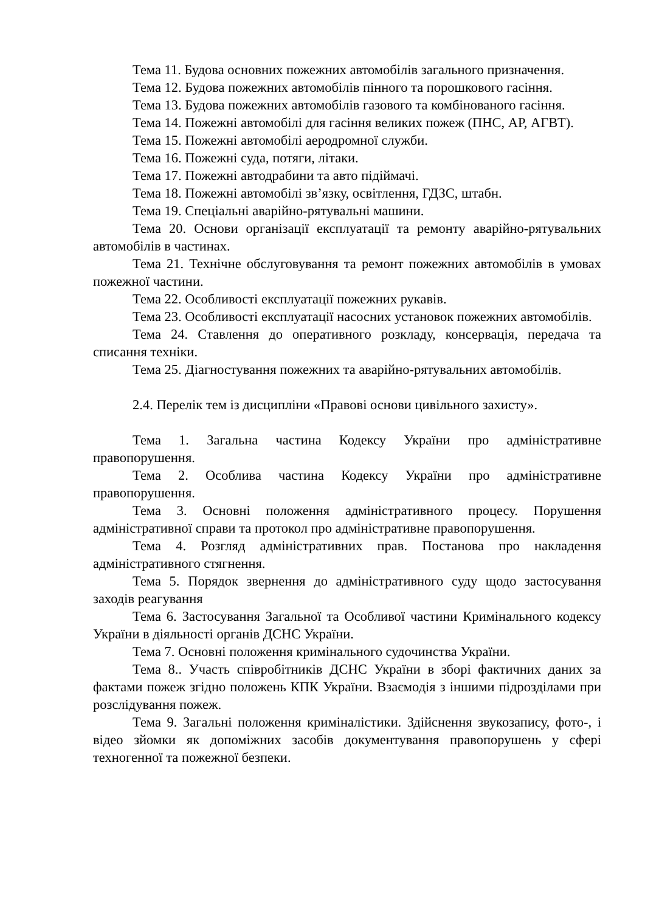Тема 11. Будова основних пожежних автомобілів загального призначення.
Тема 12. Будова пожежних автомобілів пінного та порошкового гасіння.
Тема 13. Будова пожежних автомобілів газового та комбінованого гасіння.
Тема 14. Пожежні автомобілі для гасіння великих пожеж (ПНС, АР, АГВТ).
Тема 15. Пожежні автомобілі аеродромної служби.
Тема 16. Пожежні суда, потяги, літаки.
Тема 17. Пожежні автодрабини та авто підіймачі.
Тема 18. Пожежні автомобілі зв’язку, освітлення, ГДЗС, штабн.
Тема 19. Спеціальні аварійно-рятувальні машини.
Тема 20. Основи організації експлуатації та ремонту аварійно-рятувальних автомобілів в частинах.
Тема 21. Технічне обслуговування та ремонт пожежних автомобілів в умовах пожежної частини.
Тема 22. Особливості експлуатації пожежних рукавів.
Тема 23. Особливості експлуатації насосних установок пожежних автомобілів.
Тема 24. Ставлення до оперативного розкладу, консервація, передача та списання техніки.
Тема 25. Діагностування пожежних та аварійно-рятувальних автомобілів.
2.4. Перелік тем із дисципліни «Правові основи цивільного захисту».
Тема 1. Загальна частина Кодексу України про адміністративне правопорушення.
Тема 2. Особлива частина Кодексу України про адміністративне правопорушення.
Тема 3. Основні положення адміністративного процесу. Порушення адміністративної справи та протокол про адміністративне правопорушення.
Тема 4. Розгляд адміністративних прав. Постанова про накладення адміністративного стягнення.
Тема 5. Порядок звернення до адміністративного суду щодо застосування заходів реагування
Тема 6. Застосування Загальної та Особливої частини Кримінального кодексу України в діяльності органів ДСНС України.
Тема 7. Основні положення кримінального судочинства України.
Тема 8.. Участь співробітників ДСНС України в зборі фактичних даних за фактами пожеж згідно положень КПК України. Взаємодія з іншими підрозділами при розслідування пожеж.
Тема 9. Загальні положення криміналістики. Здійснення звукозапису, фото-, і відео зйомки як допоміжних засобів документування правопорушень у сфері техногенної та пожежної безпеки.